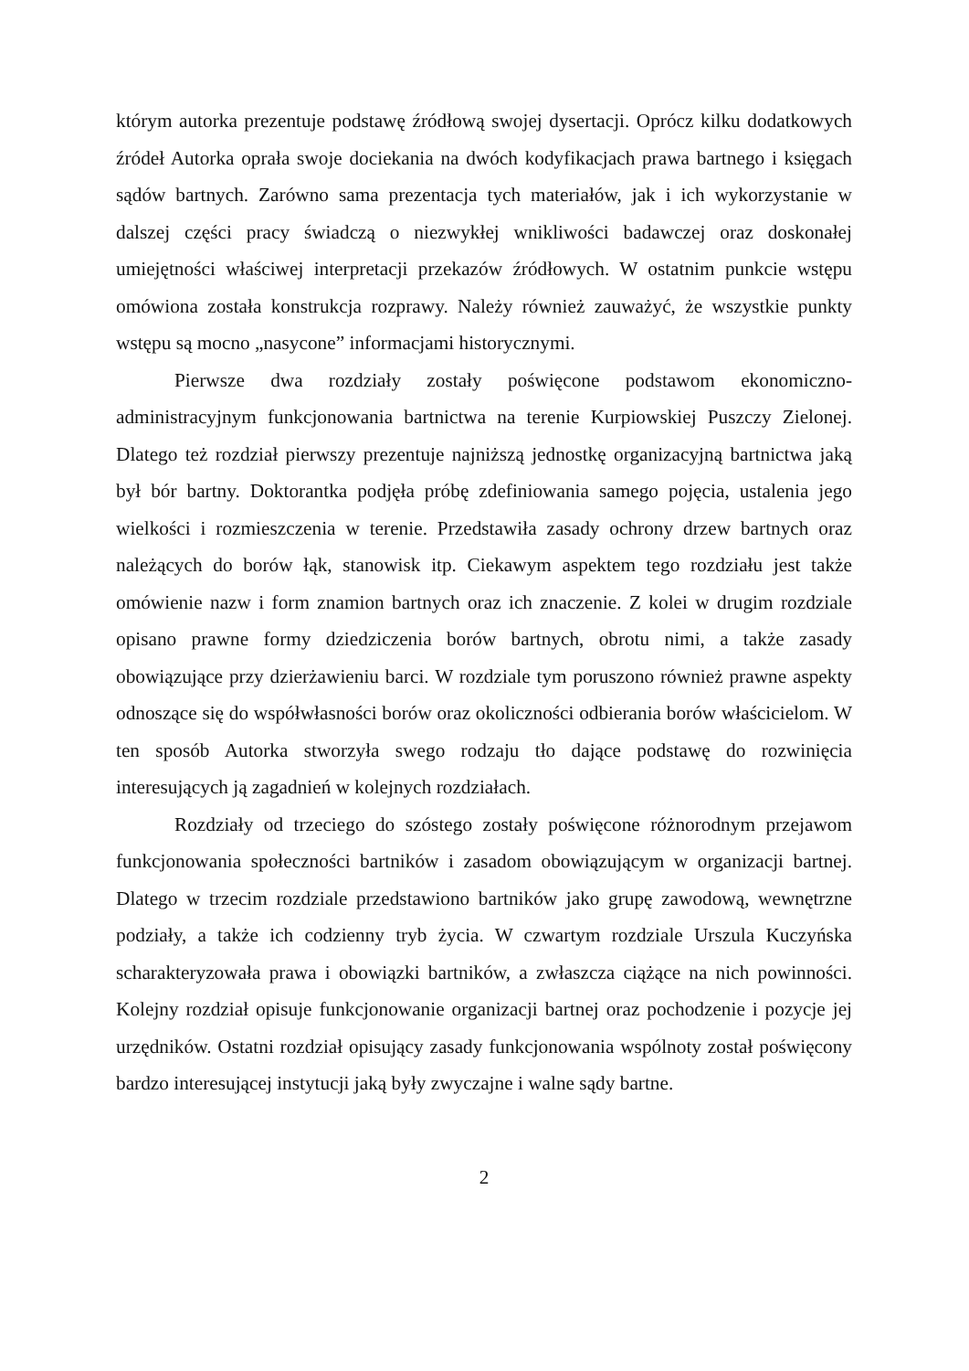którym autorka prezentuje podstawę źródłową swojej dysertacji. Oprócz kilku dodatkowych źródeł Autorka oprała swoje dociekania na dwóch kodyfikacjach prawa bartnego i księgach sądów bartnych. Zarówno sama prezentacja tych materiałów, jak i ich wykorzystanie w dalszej części pracy świadczą o niezwykłej wnikliwości badawczej oraz doskonałej umiejętności właściwej interpretacji przekazów źródłowych. W ostatnim punkcie wstępu omówiona została konstrukcja rozprawy. Należy również zauważyć, że wszystkie punkty wstępu są mocno „nasycone” informacjami historycznymi.
Pierwsze dwa rozdziały zostały poświęcone podstawom ekonomiczno-administracyjnym funkcjonowania bartnictwa na terenie Kurpiowskiej Puszczy Zielonej. Dlatego też rozdział pierwszy prezentuje najniższą jednostkę organizacyjną bartnictwa jaką był bór bartny. Doktorantka podjęła próbę zdefiniowania samego pojęcia, ustalenia jego wielkości i rozmieszczenia w terenie. Przedstawiła zasady ochrony drzew bartnych oraz należących do borów łąk, stanowisk itp. Ciekawym aspektem tego rozdziału jest także omówienie nazw i form znamion bartnych oraz ich znaczenie. Z kolei w drugim rozdziale opisano prawne formy dziedziczenia borów bartnych, obrotu nimi, a także zasady obowiązujące przy dzierżawieniu barci. W rozdziale tym poruszono również prawne aspekty odnoszące się do współwłasności borów oraz okoliczności odbierania borów właścicielom. W ten sposób Autorka stworzyła swego rodzaju tło dające podstawę do rozwinięcia interesujących ją zagadnień w kolejnych rozdziałach.
Rozdziały od trzeciego do szóstego zostały poświęcone różnorodnym przejawom funkcjonowania społeczności bartników i zasadom obowiązującym w organizacji bartnej. Dlatego w trzecim rozdziale przedstawiono bartników jako grupę zawodową, wewnętrzne podziały, a także ich codzienny tryb życia. W czwartym rozdziale Urszula Kuczyńska scharakteryzowała prawa i obowiązki bartników, a zwłaszcza ciążące na nich powinności. Kolejny rozdział opisuje funkcjonowanie organizacji bartnej oraz pochodzenie i pozycje jej urzędników. Ostatni rozdział opisujący zasady funkcjonowania wspólnoty został poświęcony bardzo interesującej instytucji jaką były zwyczajne i walne sądy bartne.
2